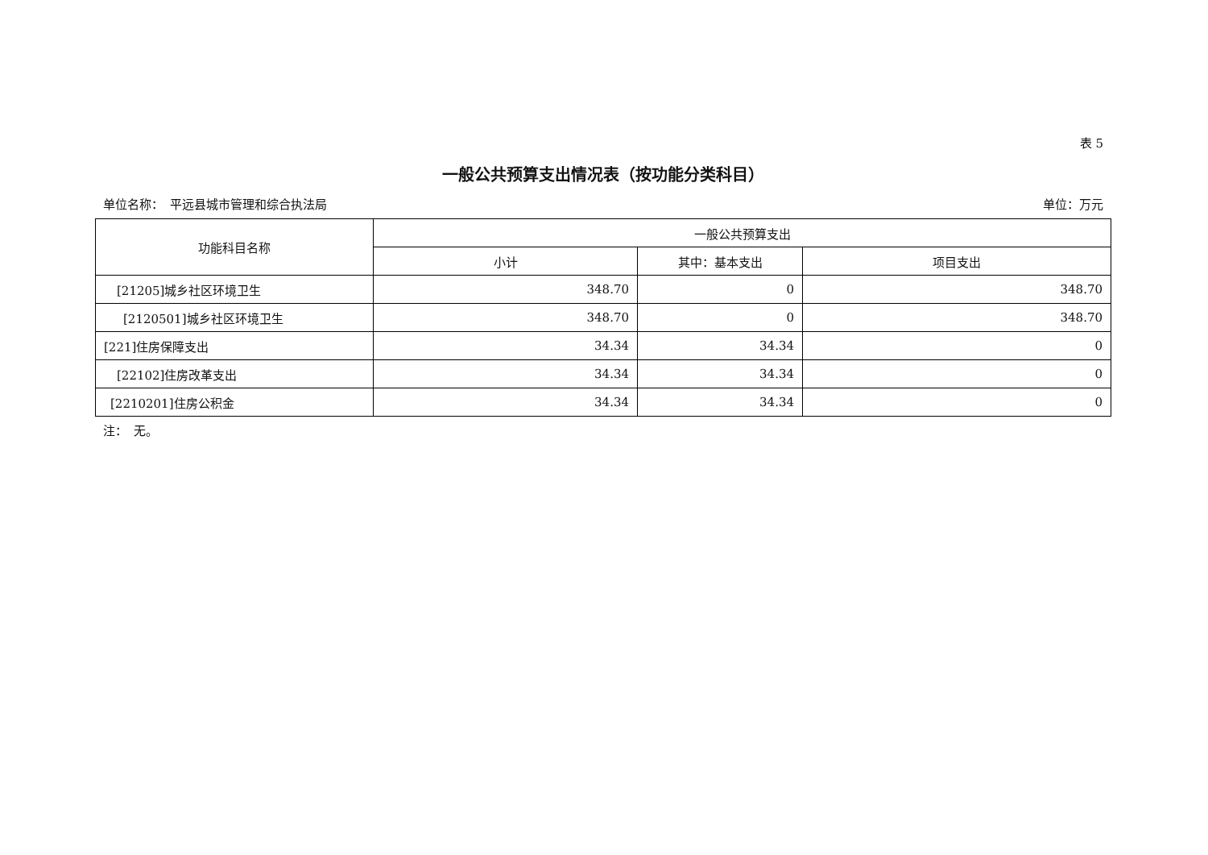表 5
一般公共预算支出情况表（按功能分类科目）
单位名称：　平远县城市管理和综合执法局 单位：万元
| 功能科目名称 | 一般公共预算支出 | | |
| --- | --- | --- | --- |
| | 小计 | 其中：基本支出 | 项目支出 |
| [21205]城乡社区环境卫生 | 348.70 | 0 | 348.70 |
| [2120501]城乡社区环境卫生 | 348.70 | 0 | 348.70 |
| [221]住房保障支出 | 34.34 | 34.34 | 0 |
| [22102]住房改革支出 | 34.34 | 34.34 | 0 |
| [2210201]住房公积金 | 34.34 | 34.34 | 0 |
注：　无。